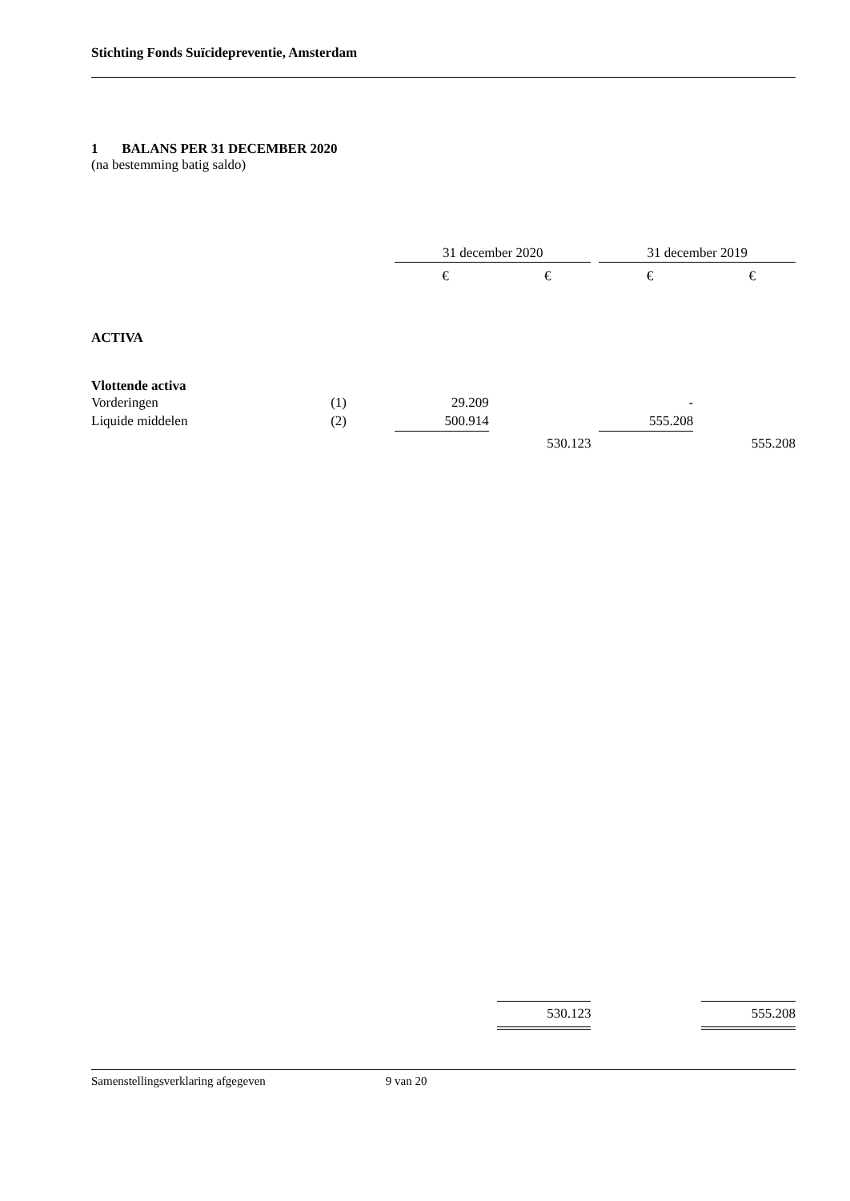Stichting Fonds Suïcidepreventie, Amsterdam
1 BALANS PER 31 DECEMBER 2020
(na bestemming batig saldo)
| | | 31 december 2020 | | | | 31 december 2019 | | |
| | | € | | € | | € | | € |
| ACTIVA | | | | | | | | |
| Vlottende activa | | | | | | | | |
| Vorderingen | (1) | 29.209 | | | | - | | |
| Liquide middelen | (2) | 500.914 | | | | 555.208 | | |
| | | | | 530.123 | | | | 555.208 |
| | | | | 530.123 | | | | 555.208 |
Samenstellingsverklaring afgegeven 9 van 20